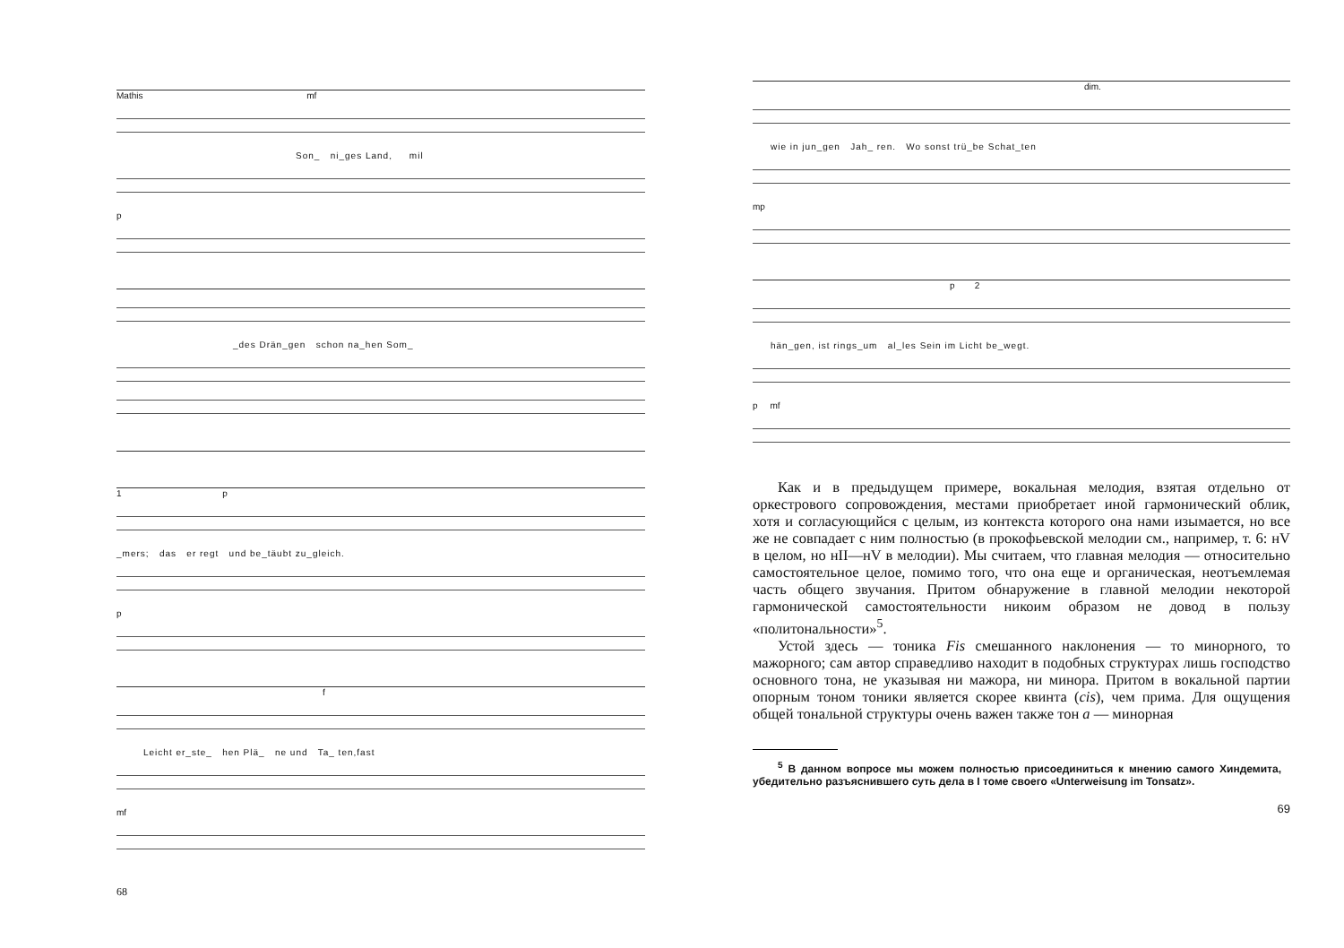Mathis mf
Son_ ni_ges Land, mil
p
_des Drän_gen schon na_hen Som_
1 p
_mers; das er regt und be_täubt zu_gleich.
p
f
Leicht er_ste_ hen Plä_ ne und Ta_ ten,fast
mf
68
dim.
wie in jun_gen Jah_ ren. Wo sonst trü_be Schat_ten
mp
p 2
hän_gen, ist rings_um al_les Sein im Licht be_wegt.
p mf
Как и в предыдущем примере, вокальная мелодия, взятая отдельно от оркестрового сопровождения, местами приобретает иной гармонический облик, хотя и согласующийся с целым, из контекста которого она нами изымается, но все же не совпадает с ним полностью (в прокофьевской мелодии см., например, т. 6: нV в целом, но нII—нV в мелодии). Мы считаем, что главная мелодия — относительно самостоятельное целое, помимо того, что она еще и органическая, неотъемлемая часть общего звучания. Притом обнаружение в главной мелодии некоторой гармонической самостоятельности никоим образом не довод в пользу «политональности»<sup>5</sup>.
Устой здесь — тоника Fis смешанного наклонения — то минорного, то мажорного; сам автор справедливо находит в подобных структурах лишь господство основного тона, не указывая ни мажора, ни минора. Притом в вокальной партии опорным тоном тоники является скорее квинта (cis), чем прима. Для ощущения общей тональной структуры очень важен также тон a — минорная
<sup>5</sup> В данном вопросе мы можем полностью присоединиться к мнению самого Хиндемита, убедительно разъяснившего суть дела в I томе своего «Unterweisung im Tonsatz».
69